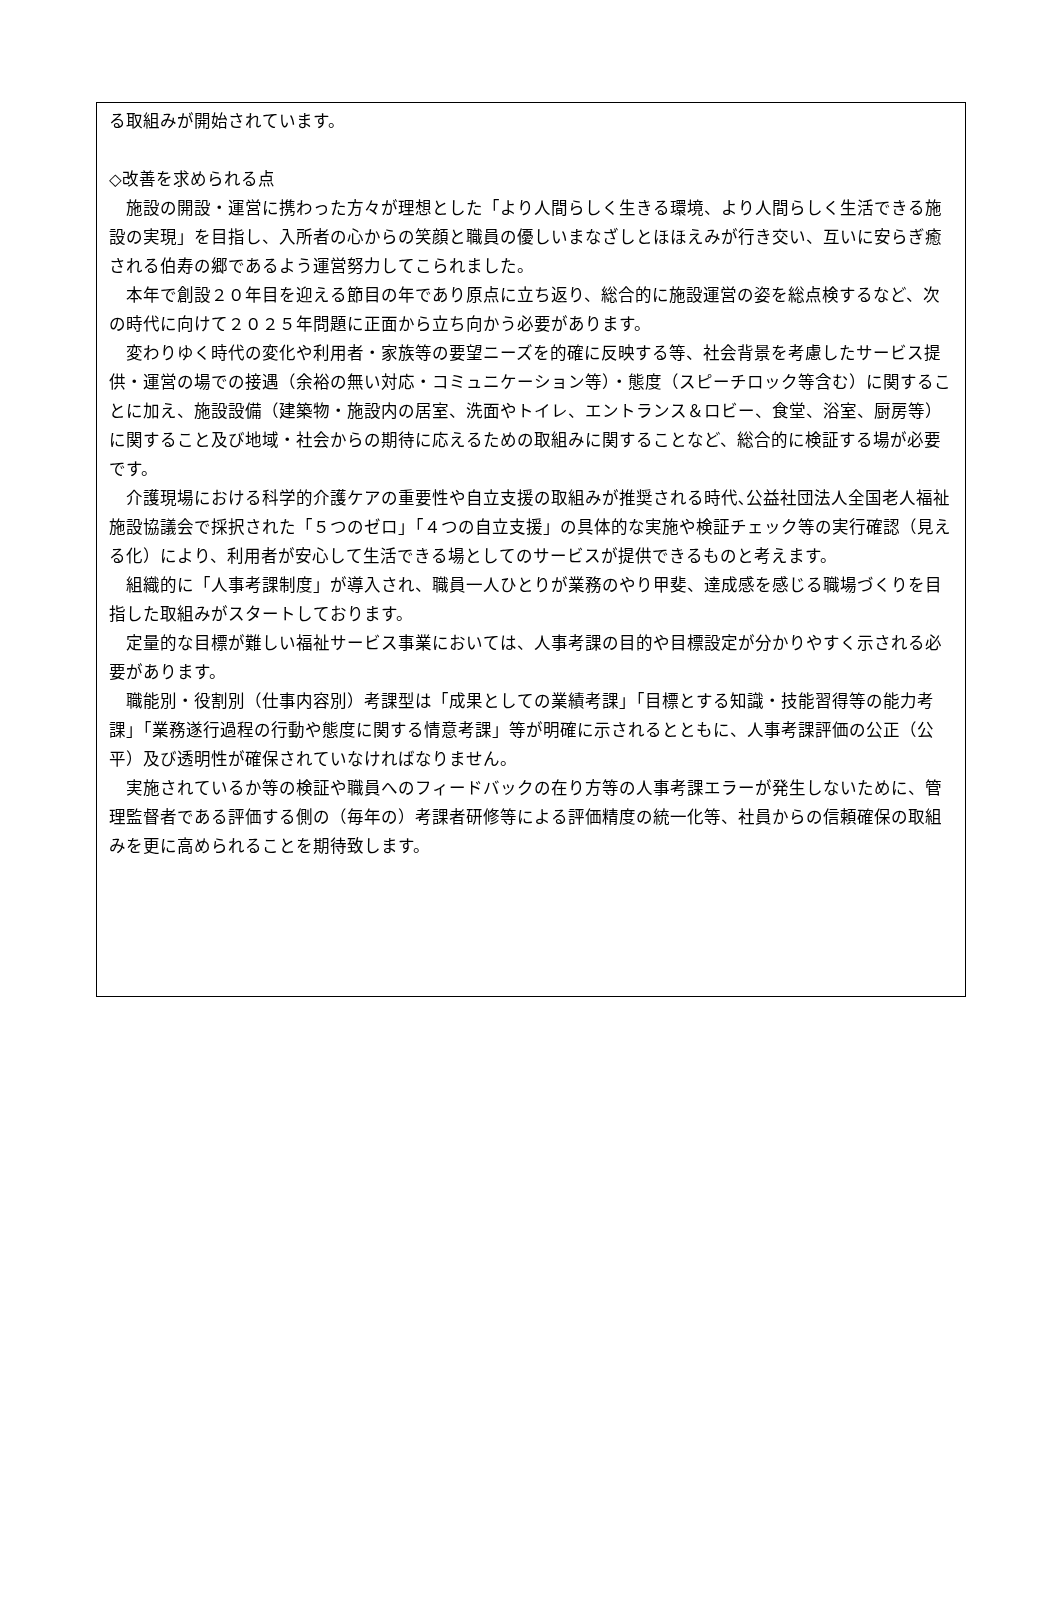る取組みが開始されています。
◇改善を求められる点
　施設の開設・運営に携わった方々が理想とした「より人間らしく生きる環境、より人間らしく生活できる施設の実現」を目指し、入所者の心からの笑顔と職員の優しいまなざしとほほえみが行き交い、互いに安らぎ癒される伯寿の郷であるよう運営努力してこられました。
　本年で創設２０年目を迎える節目の年であり原点に立ち返り、総合的に施設運営の姿を総点検するなど、次の時代に向けて２０２５年問題に正面から立ち向かう必要があります。
　変わりゆく時代の変化や利用者・家族等の要望ニーズを的確に反映する等、社会背景を考慮したサービス提供・運営の場での接遇（余裕の無い対応・コミュニケーション等）・態度（スピーチロック等含む）に関することに加え、施設設備（建築物・施設内の居室、洗面やトイレ、エントランス＆ロビー、食堂、浴室、厨房等）に関すること及び地域・社会からの期待に応えるための取組みに関することなど、総合的に検証する場が必要です。
　介護現場における科学的介護ケアの重要性や自立支援の取組みが推奨される時代､公益社団法人全国老人福祉施設協議会で採択された「５つのゼロ」「４つの自立支援」の具体的な実施や検証チェック等の実行確認（見える化）により、利用者が安心して生活できる場としてのサービスが提供できるものと考えます。
　組織的に「人事考課制度」が導入され、職員一人ひとりが業務のやり甲斐、達成感を感じる職場づくりを目指した取組みがスタートしております。
　定量的な目標が難しい福祉サービス事業においては、人事考課の目的や目標設定が分かりやすく示される必要があります。
　職能別・役割別（仕事内容別）考課型は「成果としての業績考課」「目標とする知識・技能習得等の能力考課」「業務遂行過程の行動や態度に関する情意考課」等が明確に示されるとともに、人事考課評価の公正（公平）及び透明性が確保されていなければなりません。
　実施されているか等の検証や職員へのフィードバックの在り方等の人事考課エラーが発生しないために、管理監督者である評価する側の（毎年の）考課者研修等による評価精度の統一化等、社員からの信頼確保の取組みを更に高められることを期待致します。